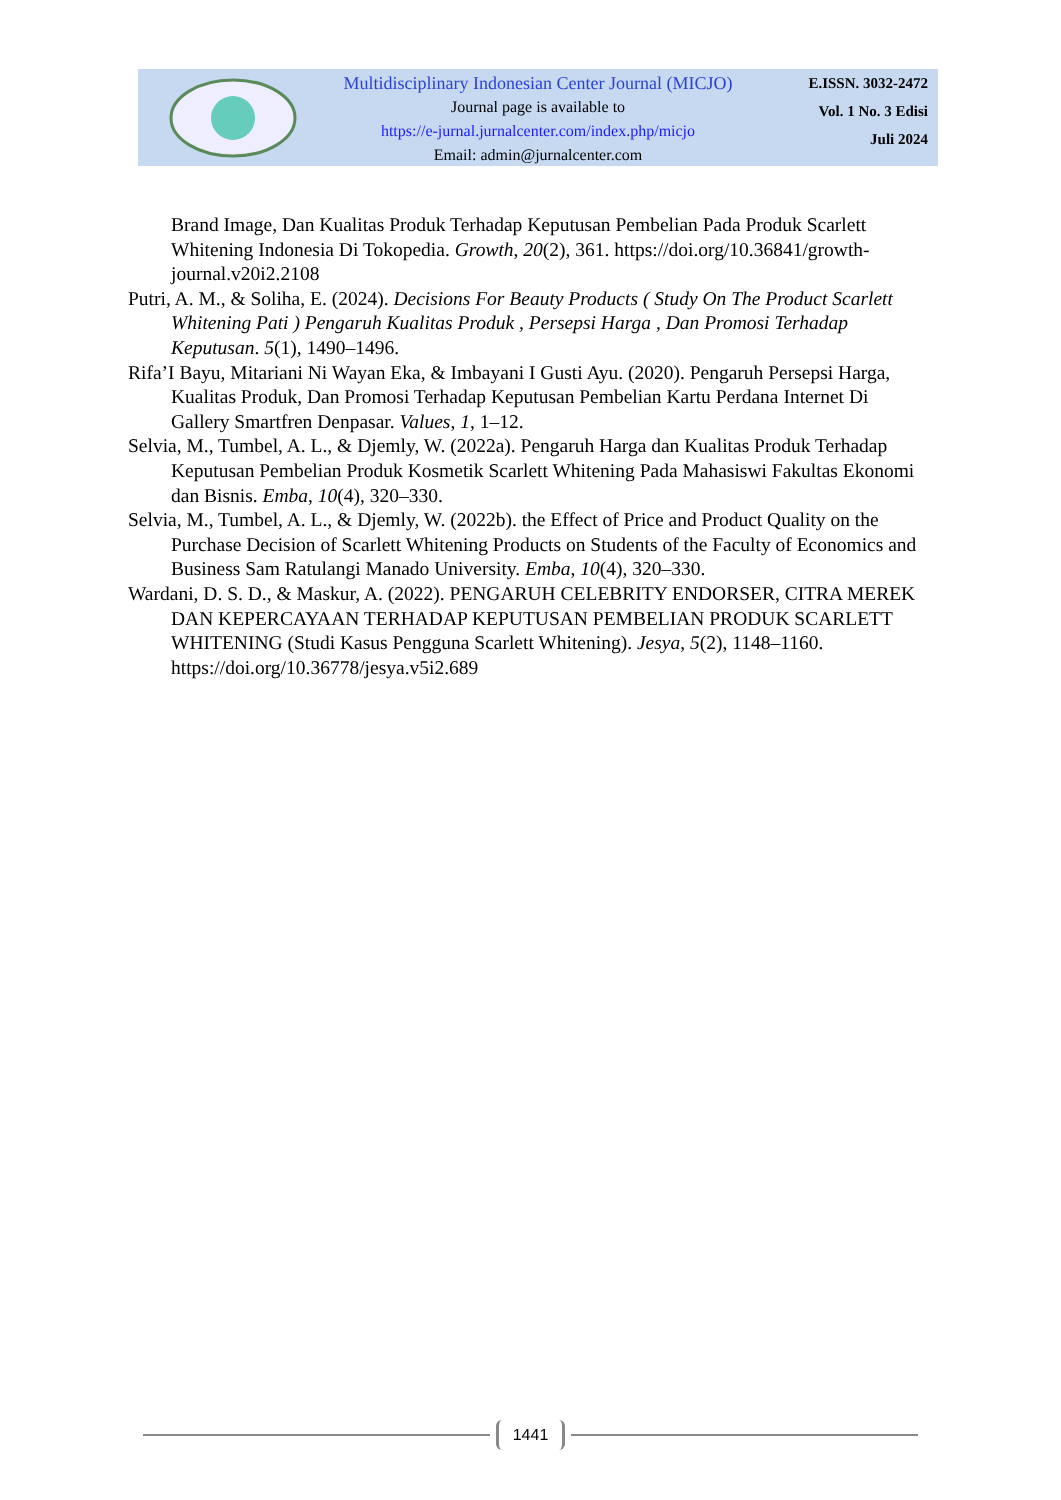Multidisciplinary Indonesian Center Journal (MICJO)
Journal page is available to
https://e-jurnal.jurnalcenter.com/index.php/micjo
Email: admin@jurnalcenter.com
E.ISSN. 3032-2472
Vol. 1 No. 3 Edisi
Juli 2024
Brand Image, Dan Kualitas Produk Terhadap Keputusan Pembelian Pada Produk Scarlett Whitening Indonesia Di Tokopedia. Growth, 20(2), 361. https://doi.org/10.36841/growth-journal.v20i2.2108
Putri, A. M., & Soliha, E. (2024). Decisions For Beauty Products ( Study On The Product Scarlett Whitening Pati ) Pengaruh Kualitas Produk , Persepsi Harga , Dan Promosi Terhadap Keputusan. 5(1), 1490–1496.
Rifa’I Bayu, Mitariani Ni Wayan Eka, & Imbayani I Gusti Ayu. (2020). Pengaruh Persepsi Harga, Kualitas Produk, Dan Promosi Terhadap Keputusan Pembelian Kartu Perdana Internet Di Gallery Smartfren Denpasar. Values, 1, 1–12.
Selvia, M., Tumbel, A. L., & Djemly, W. (2022a). Pengaruh Harga dan Kualitas Produk Terhadap Keputusan Pembelian Produk Kosmetik Scarlett Whitening Pada Mahasiswi Fakultas Ekonomi dan Bisnis. Emba, 10(4), 320–330.
Selvia, M., Tumbel, A. L., & Djemly, W. (2022b). the Effect of Price and Product Quality on the Purchase Decision of Scarlett Whitening Products on Students of the Faculty of Economics and Business Sam Ratulangi Manado University. Emba, 10(4), 320–330.
Wardani, D. S. D., & Maskur, A. (2022). PENGARUH CELEBRITY ENDORSER, CITRA MEREK DAN KEPERCAYAAN TERHADAP KEPUTUSAN PEMBELIAN PRODUK SCARLETT WHITENING (Studi Kasus Pengguna Scarlett Whitening). Jesya, 5(2), 1148–1160. https://doi.org/10.36778/jesya.v5i2.689
1441